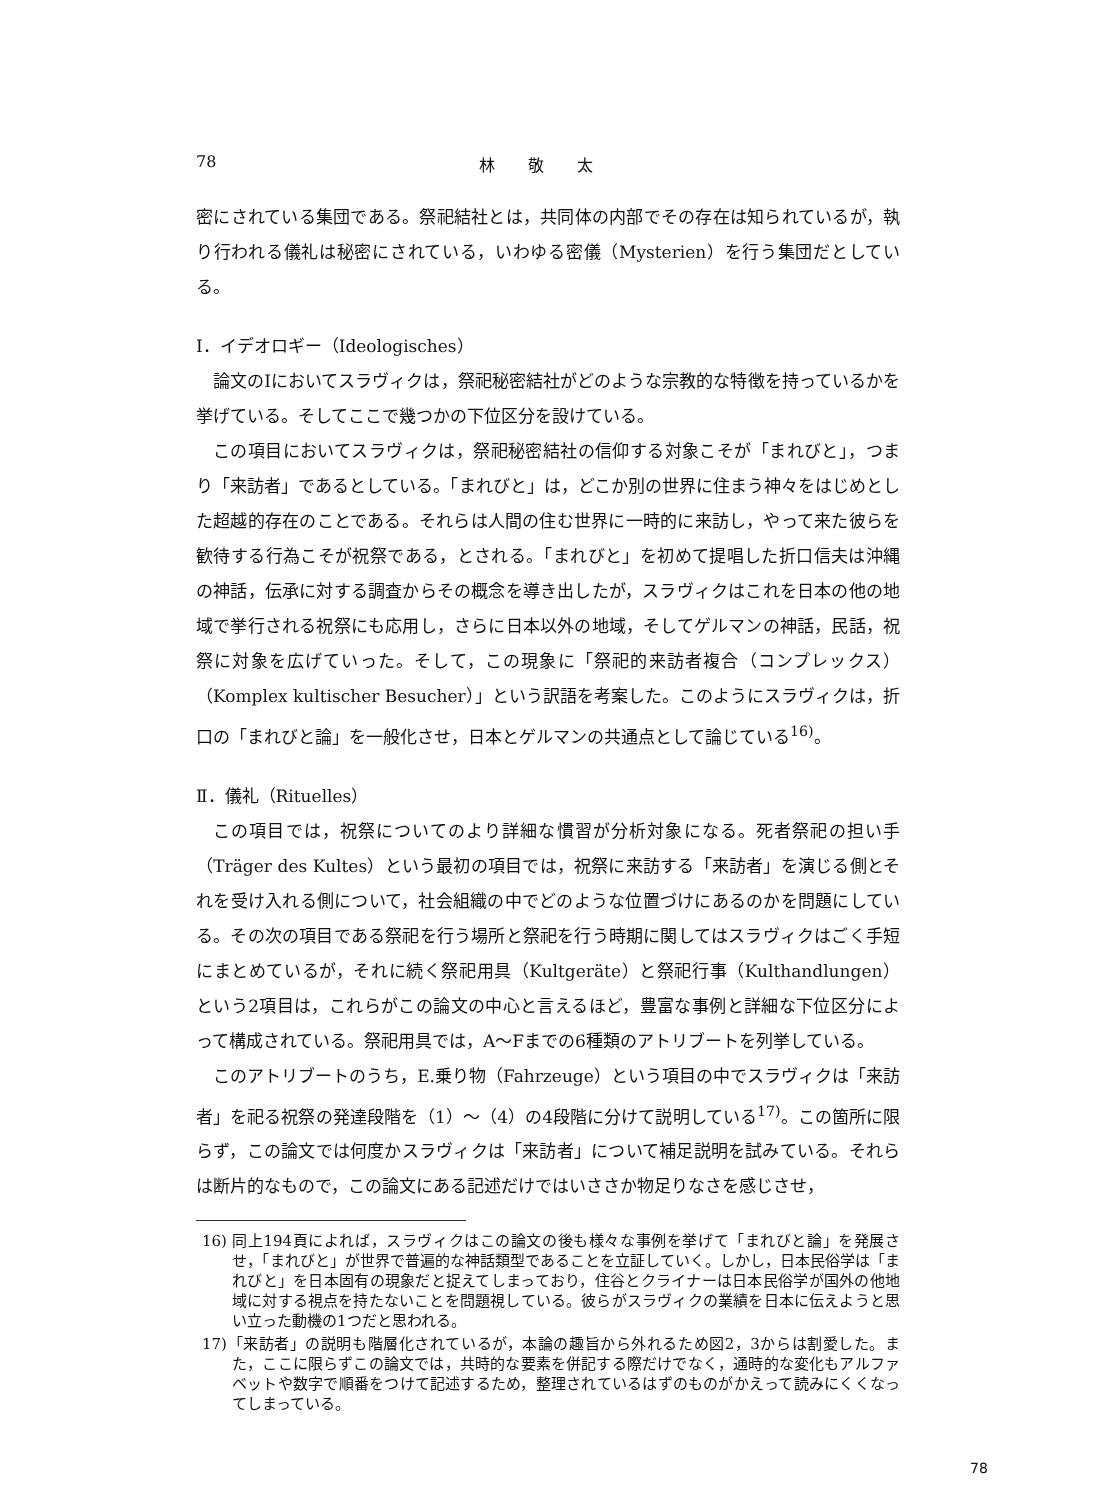78 林 敬 太
密にされている集団である。祭祀結社とは，共同体の内部でその存在は知られているが，執り行われる儀礼は秘密にされている，いわゆる密儀（Mysterien）を行う集団だとしている。
Ⅰ．イデオロギー（Ideologisches）
論文のⅠにおいてスラヴィクは，祭祀秘密結社がどのような宗教的な特徴を持っているかを挙げている。そしてここで幾つかの下位区分を設けている。
この項目においてスラヴィクは，祭祀秘密結社の信仰する対象こそが「まれびと」，つまり「来訪者」であるとしている。「まれびと」は，どこか別の世界に住まう神々をはじめとした超越的存在のことである。それらは人間の住む世界に一時的に来訪し，やって来た彼らを歓待する行為こそが祝祭である，とされる。「まれびと」を初めて提唱した折口信夫は沖縄の神話，伝承に対する調査からその概念を導き出したが，スラヴィクはこれを日本の他の地域で挙行される祝祭にも応用し，さらに日本以外の地域，そしてゲルマンの神話，民話，祝祭に対象を広げていった。そして，この現象に「祭祀的来訪者複合（コンプレックス）（Komplex kultischer Besucher）」という訳語を考案した。このようにスラヴィクは，折口の「まれびと論」を一般化させ，日本とゲルマンの共通点として論じている<sup>16)</sup>。
Ⅱ．儀礼（Rituelles）
この項目では，祝祭についてのより詳細な慣習が分析対象になる。死者祭祀の担い手（Träger des Kultes）という最初の項目では，祝祭に来訪する「来訪者」を演じる側とそれを受け入れる側について，社会組織の中でどのような位置づけにあるのかを問題にしている。その次の項目である祭祀を行う場所と祭祀を行う時期に関してはスラヴィクはごく手短にまとめているが，それに続く祭祀用具（Kultgeräte）と祭祀行事（Kulthandlungen）という2項目は，これらがこの論文の中心と言えるほど，豊富な事例と詳細な下位区分によって構成されている。祭祀用具では，A～Fまでの6種類のアトリブートを列挙している。
このアトリブートのうち，E.乗り物（Fahrzeuge）という項目の中でスラヴィクは「来訪者」を祀る祝祭の発達段階を（1）～（4）の4段階に分けて説明している<sup>17)</sup>。この箇所に限らず，この論文では何度かスラヴィクは「来訪者」について補足説明を試みている。それらは断片的なもので，この論文にある記述だけではいささか物足りなさを感じさせ，
16) 同上194頁によれば，スラヴィクはこの論文の後も様々な事例を挙げて「まれびと論」を発展させ，「まれびと」が世界で普遍的な神話類型であることを立証していく。しかし，日本民俗学は「まれびと」を日本固有の現象だと捉えてしまっており，住谷とクライナーは日本民俗学が国外の他地域に対する視点を持たないことを問題視している。彼らがスラヴィクの業績を日本に伝えようと思い立った動機の1つだと思われる。
17)「来訪者」の説明も階層化されているが，本論の趣旨から外れるため図2，3からは割愛した。また，ここに限らずこの論文では，共時的な要素を併記する際だけでなく，通時的な変化もアルファベットや数字で順番をつけて記述するため，整理されているはずのものがかえって読みにくくなってしまっている。
78